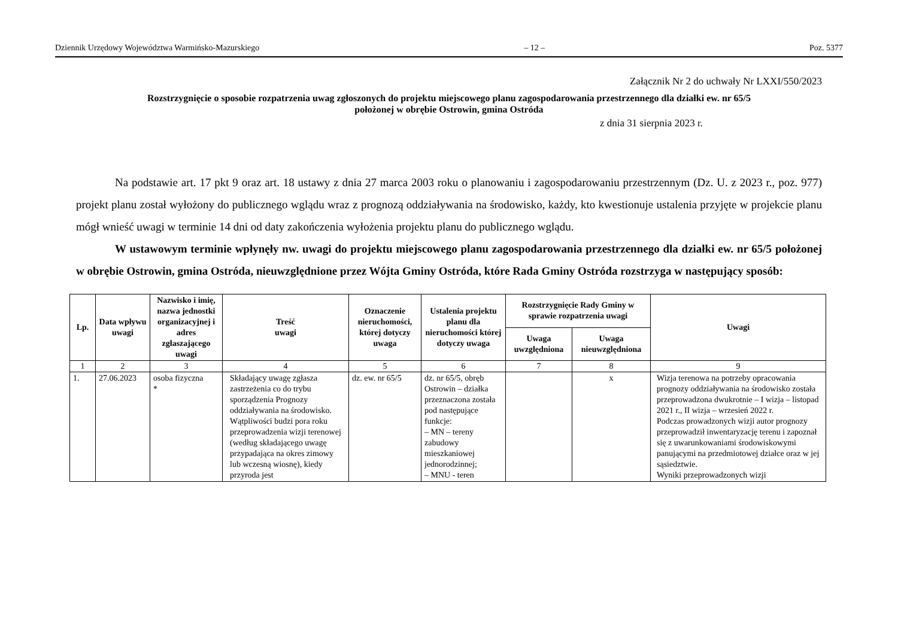Dziennik Urzędowy Województwa Warmińsko-Mazurskiego – 12 – Poz. 5377
Załącznik Nr 2 do uchwały Nr LXXI/550/2023
Rozstrzygnięcie o sposobie rozpatrzenia uwag zgłoszonych do projektu miejscowego planu zagospodarowania przestrzennego dla działki ew. nr 65/5
położonej w obrębie Ostrowin, gmina Ostróda
z dnia 31 sierpnia 2023 r.
Na podstawie art. 17 pkt 9 oraz art. 18 ustawy z dnia 27 marca 2003 roku o planowaniu i zagospodarowaniu przestrzennym (Dz. U. z 2023 r., poz. 977) projekt planu został wyłożony do publicznego wglądu wraz z prognozą oddziaływania na środowisko, każdy, kto kwestionuje ustalenia przyjęte w projekcie planu mógł wnieść uwagi w terminie 14 dni od daty zakończenia wyłożenia projektu planu do publicznego wglądu.
W ustawowym terminie wpłynęły nw. uwagi do projektu miejscowego planu zagospodarowania przestrzennego dla działki ew. nr 65/5 położonej w obrębie Ostrowin, gmina Ostróda, nieuwzględnione przez Wójta Gminy Ostróda, które Rada Gminy Ostróda rozstrzyga w następujący sposób:
| Lp. | Data wpływu uwagi | Nazwisko i imię, nazwa jednostki organizacyjnej i adres zgłaszającego uwagi | Treść uwagi | Oznaczenie nieruchomości, której dotyczy uwaga | Ustalenia projektu planu dla nieruchomości której dotyczy uwaga | Rozstrzygnięcie Rady Gminy w sprawie rozpatrzenia uwagi | | Uwagi |
| --- | --- | --- | --- | --- | --- | --- | --- | --- |
| | | | | | | Uwaga uwzględniona | Uwaga nieuwzględniona | |
| 1 | 2 | 3 | 4 | 5 | 6 | 7 | 8 | 9 |
| 1. | 27.06.2023 | osoba fizyczna * | Składający uwagę zgłasza zastrzeżenia co do trybu sporządzenia Prognozy oddziaływania na środowisko. Wątpliwości budzi pora roku przeprowadzenia wizji terenowej (według składającego uwagę przypadająca na okres zimowy lub wczesną wiosnę), kiedy przyroda jest | dz. ew. nr 65/5 | dz. nr 65/5, obręb Ostrowin – działka przeznaczona została pod następujące funkcje: – MN – tereny zabudowy mieszkaniowej jednorodzinnej; – MNU - teren | | x | Wizja terenowa na potrzeby opracowania prognozy oddziaływania na środowisko została przeprowadzona dwukrotnie – I wizja – listopad 2021 r., II wizja – wrzesień 2022 r. Podczas prowadzonych wizji autor prognozy przeprowadził inwentaryzację terenu i zapoznał się z uwarunkowaniami środowiskowymi panującymi na przedmiotowej działce oraz w jej sąsiedztwie. Wyniki przeprowadzonych wizji |